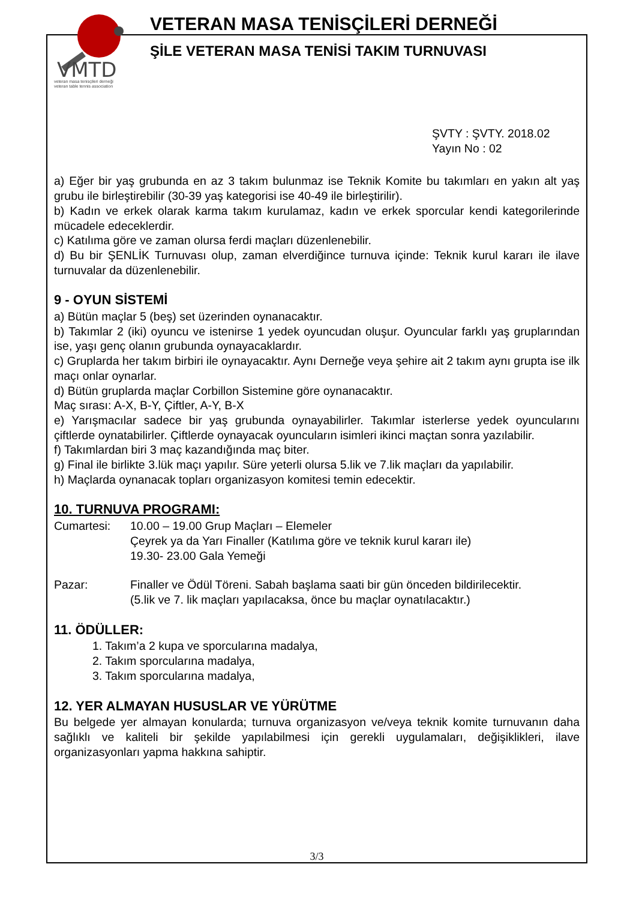VMTD
veteran masa tenisçileri derneği
veteran table tennis association
VETERAN MASA TENİSÇİLERİ DERNEĞİ
ŞİLE VETERAN MASA TENİSİ TAKIM TURNUVASI
ŞVTY : ŞVTY. 2018.02
Yayın No : 02
a) Eğer bir yaş grubunda en az 3 takım bulunmaz ise Teknik Komite bu takımları en yakın alt yaş grubu ile birleştirebilir (30-39 yaş kategorisi ise 40-49 ile birleştirilir).
b) Kadın ve erkek olarak karma takım kurulamaz, kadın ve erkek sporcular kendi kategorilerinde mücadele edeceklerdir.
c) Katılıma göre ve zaman olursa ferdi maçları düzenlenebilir.
d) Bu bir ŞENLİK Turnuvası olup, zaman elverdiğince turnuva içinde: Teknik kurul kararı ile ilave turnuvalar da düzenlenebilir.
9 - OYUN SİSTEMİ
a) Bütün maçlar 5 (beş) set üzerinden oynanacaktır.
b) Takımlar 2 (iki) oyuncu ve istenirse 1 yedek oyuncudan oluşur. Oyuncular farklı yaş gruplarından ise, yaşı genç olanın grubunda oynayacaklardır.
c) Gruplarda her takım birbiri ile oynayacaktır. Aynı Derneğe veya şehire ait 2 takım aynı grupta ise ilk maçı onlar oynarlar.
d) Bütün gruplarda maçlar Corbillon Sistemine göre oynanacaktır.
Maç sırası: A-X, B-Y, Çiftler, A-Y, B-X
e) Yarışmacılar sadece bir yaş grubunda oynayabilirler. Takımlar isterlerse yedek oyuncularını çiftlerde oynatabilirler. Çiftlerde oynayacak oyuncuların isimleri ikinci maçtan sonra yazılabilir.
f) Takımlardan biri 3 maç kazandığında maç biter.
g) Final ile birlikte 3.lük maçı yapılır. Süre yeterli olursa 5.lik ve 7.lik maçları da yapılabilir.
h) Maçlarda oynanacak topları organizasyon komitesi temin edecektir.
10. TURNUVA PROGRAMI:
Cumartesi: 10.00 – 19.00 Grup Maçları – Elemeler
Çeyrek ya da Yarı Finaller (Katılıma göre ve teknik kurul kararı ile)
19.30- 23.00 Gala Yemeği
Pazar: Finaller ve Ödül Töreni. Sabah başlama saati bir gün önceden bildirilecektir.
(5.lik ve 7. lik maçları yapılacaksa, önce bu maçlar oynatılacaktır.)
11. ÖDÜLLER:
1. Takım’a 2 kupa ve sporcularına madalya,
2. Takım sporcularına madalya,
3. Takım sporcularına madalya,
12. YER ALMAYAN HUSUSLAR VE YÜRÜTME
Bu belgede yer almayan konularda; turnuva organizasyon ve/veya teknik komite turnuvanın daha sağlıklı ve kaliteli bir şekilde yapılabilmesi için gerekli uygulamaları, değişiklikleri, ilave organizasyonları yapma hakkına sahiptir.
3/3